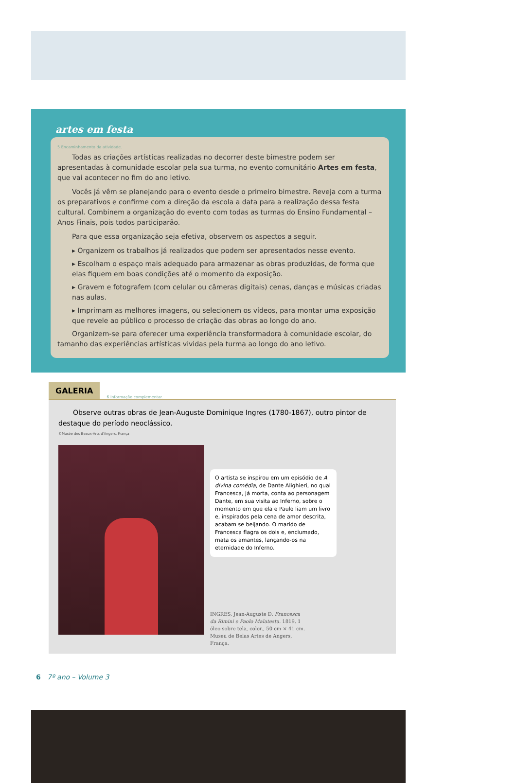artes em festa
5 Encaminhamento da atividade.
Todas as criações artísticas realizadas no decorrer deste bimestre podem ser apresentadas à comunidade escolar pela sua turma, no evento comunitário Artes em festa, que vai acontecer no fim do ano letivo.
Vocês já vêm se planejando para o evento desde o primeiro bimestre. Reveja com a turma os preparativos e confirme com a direção da escola a data para a realização dessa festa cultural. Combinem a organização do evento com todas as turmas do Ensino Fundamental – Anos Finais, pois todos participarão.
Para que essa organização seja efetiva, observem os aspectos a seguir.
▸ Organizem os trabalhos já realizados que podem ser apresentados nesse evento.
▸ Escolham o espaço mais adequado para armazenar as obras produzidas, de forma que elas fiquem em boas condições até o momento da exposição.
▸ Gravem e fotografem (com celular ou câmeras digitais) cenas, danças e músicas criadas nas aulas.
▸ Imprimam as melhores imagens, ou selecionem os vídeos, para montar uma exposição que revele ao público o processo de criação das obras ao longo do ano.
Organizem-se para oferecer uma experiência transformadora à comunidade escolar, do tamanho das experiências artísticas vividas pela turma ao longo do ano letivo.
GALERIA 6 Informação complementar.
Observe outras obras de Jean-Auguste Dominique Ingres (1780-1867), outro pintor de destaque do período neoclássico.
©Musée des Beaux-Arts d'Angers, França
O artista se inspirou em um episódio de A divina comédia, de Dante Alighieri, no qual Francesca, já morta, conta ao personagem Dante, em sua visita ao Inferno, sobre o momento em que ela e Paulo liam um livro e, inspirados pela cena de amor descrita, acabam se beijando. O marido de Francesca flagra os dois e, enciumado, mata os amantes, lançando-os na eternidade do Inferno.
INGRES, Jean-Auguste D. Francesca da Rimini e Paolo Malatesta. 1819. 1 óleo sobre tela, color., 50 cm × 41 cm. Museu de Belas Artes de Angers, França.
6 7º ano – Volume 3